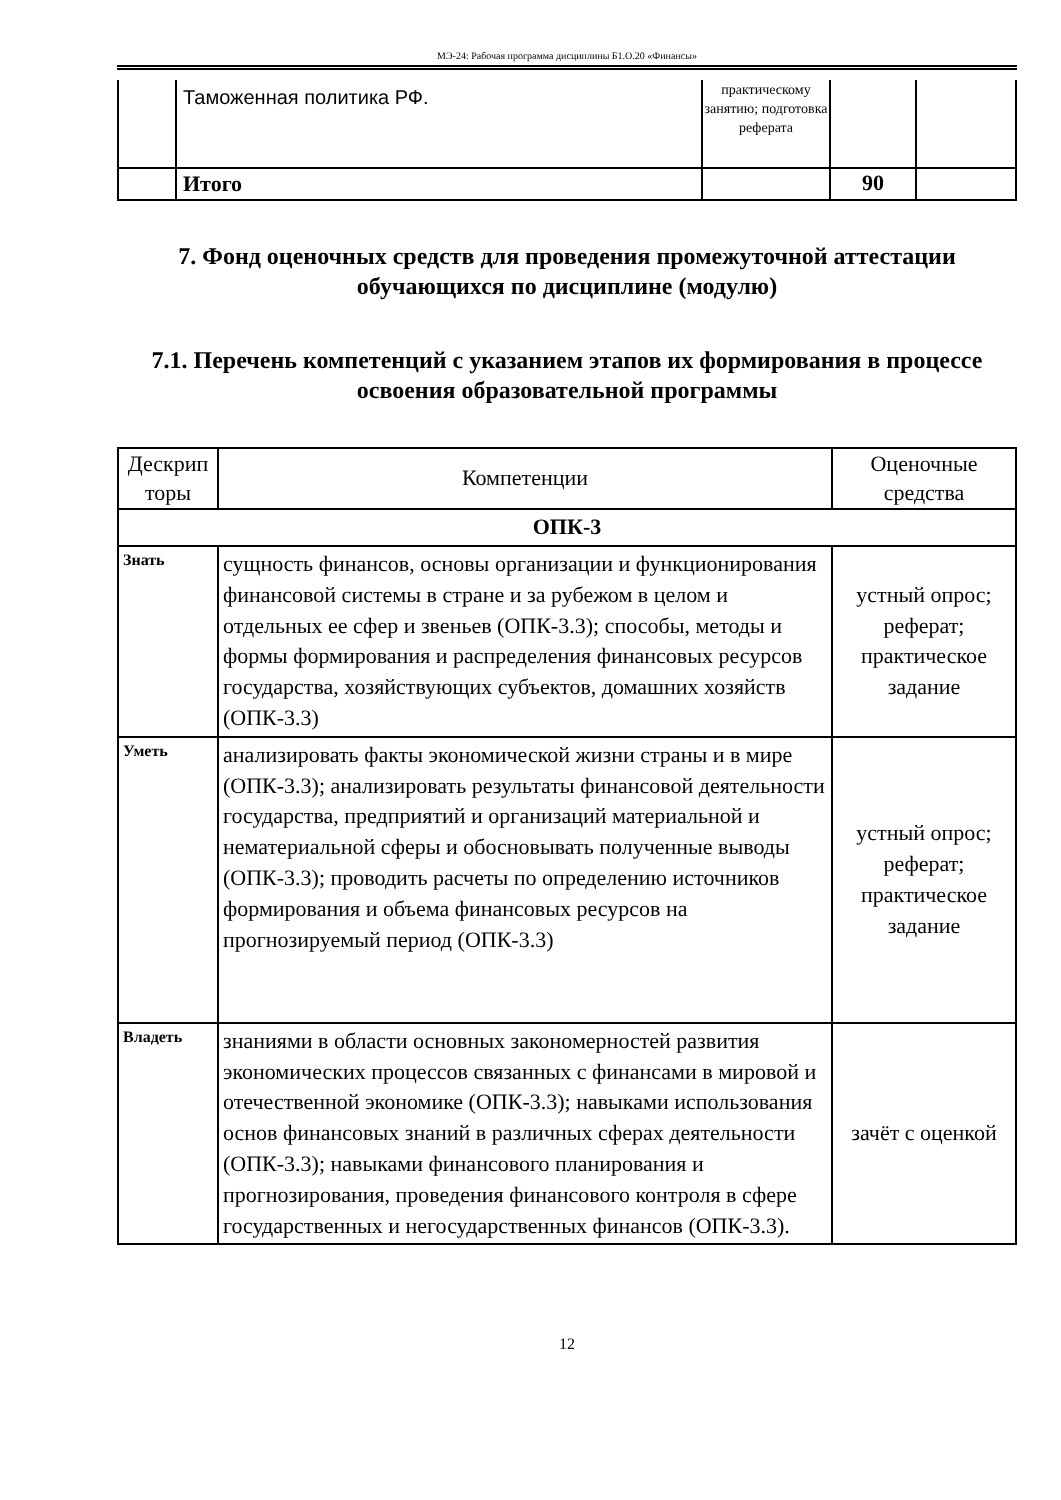МЭ-24: Рабочая программа дисциплины Б1.О.20 «Финансы»
| | Таможенная политика РФ. | практическому занятию; подготовка реферата | | |
| | Итого | | 90 | |
7. Фонд оценочных средств для проведения промежуточной аттестации обучающихся по дисциплине (модулю)
7.1. Перечень компетенций с указанием этапов их формирования в процессе освоения образовательной программы
| Дескрип торы | Компетенции | Оценочные средства |
| --- | --- | --- |
| ОПК-3 | | |
| Знать | сущность финансов, основы организации и функционирования финансовой системы в стране и за рубежом в целом и отдельных ее сфер и звеньев (ОПК-3.3); способы, методы и формы формирования и распределения финансовых ресурсов государства, хозяйствующих субъектов, домашних хозяйств (ОПК-3.3) | устный опрос; реферат; практическое задание |
| Уметь | анализировать факты экономической жизни страны и в мире (ОПК-3.3); анализировать результаты финансовой деятельности государства, предприятий и организаций материальной и нематериальной сферы и обосновывать полученные выводы (ОПК-3.3); проводить расчеты по определению источников формирования и объема финансовых ресурсов на прогнозируемый период (ОПК-3.3) | устный опрос; реферат; практическое задание |
| Владеть | знаниями в области основных закономерностей развития экономических процессов связанных с финансами в мировой и отечественной экономике (ОПК-3.3); навыками использования основ финансовых знаний в различных сферах деятельности (ОПК-3.3); навыками финансового планирования и прогнозирования, проведения финансового контроля в сфере государственных и негосударственных финансов (ОПК-3.3). | зачёт с оценкой |
12